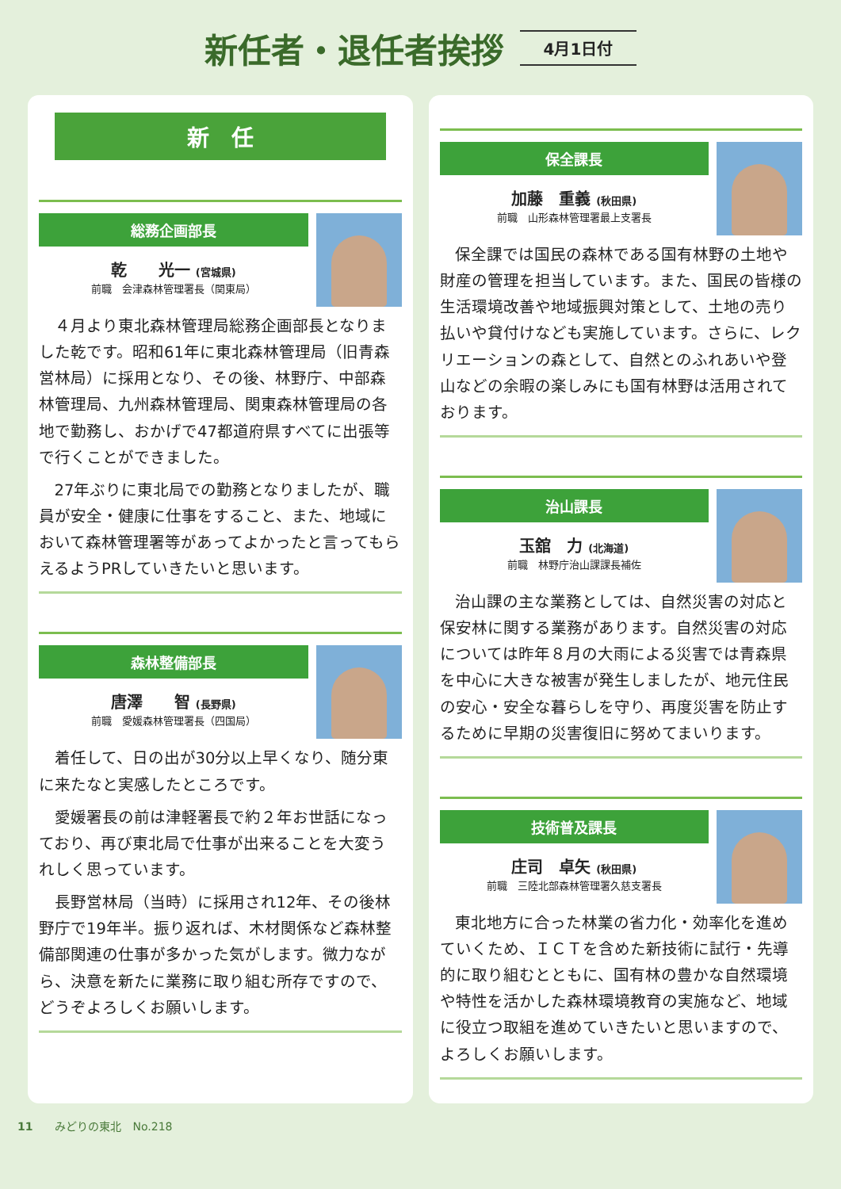新任者・退任者挨拶
4月1日付
新　任
総務企画部長
乾　　光一 (宮城県)
前職　会津森林管理署長（関東局）
４月より東北森林管理局総務企画部長となりました乾です。昭和61年に東北森林管理局（旧青森営林局）に採用となり、その後、林野庁、中部森林管理局、九州森林管理局、関東森林管理局の各地で勤務し、おかげで47都道府県すべてに出張等で行くことができました。
27年ぶりに東北局での勤務となりましたが、職員が安全・健康に仕事をすること、また、地域において森林管理署等があってよかったと言ってもらえるようPRしていきたいと思います。
森林整備部長
唐澤　　智 (長野県)
前職　愛媛森林管理署長（四国局）
着任して、日の出が30分以上早くなり、随分東に来たなと実感したところです。
愛媛署長の前は津軽署長で約２年お世話になっており、再び東北局で仕事が出来ることを大変うれしく思っています。
長野営林局（当時）に採用され12年、その後林野庁で19年半。振り返れば、木材関係など森林整備部関連の仕事が多かった気がします。微力ながら、決意を新たに業務に取り組む所存ですので、どうぞよろしくお願いします。
保全課長
加藤　重義 (秋田県)
前職　山形森林管理署最上支署長
保全課では国民の森林である国有林野の土地や財産の管理を担当しています。また、国民の皆様の生活環境改善や地域振興対策として、土地の売り払いや貸付けなども実施しています。さらに、レクリエーションの森として、自然とのふれあいや登山などの余暇の楽しみにも国有林野は活用されております。
治山課長
玉舘　力 (北海道)
前職　林野庁治山課課長補佐
治山課の主な業務としては、自然災害の対応と保安林に関する業務があります。自然災害の対応については昨年８月の大雨による災害では青森県を中心に大きな被害が発生しましたが、地元住民の安心・安全な暮らしを守り、再度災害を防止するために早期の災害復旧に努めてまいります。
技術普及課長
庄司　卓矢 (秋田県)
前職　三陸北部森林管理署久慈支署長
東北地方に合った林業の省力化・効率化を進めていくため、ＩＣＴを含めた新技術に試行・先導的に取り組むとともに、国有林の豊かな自然環境や特性を活かした森林環境教育の実施など、地域に役立つ取組を進めていきたいと思いますので、よろしくお願いします。
11　　みどりの東北　No.218